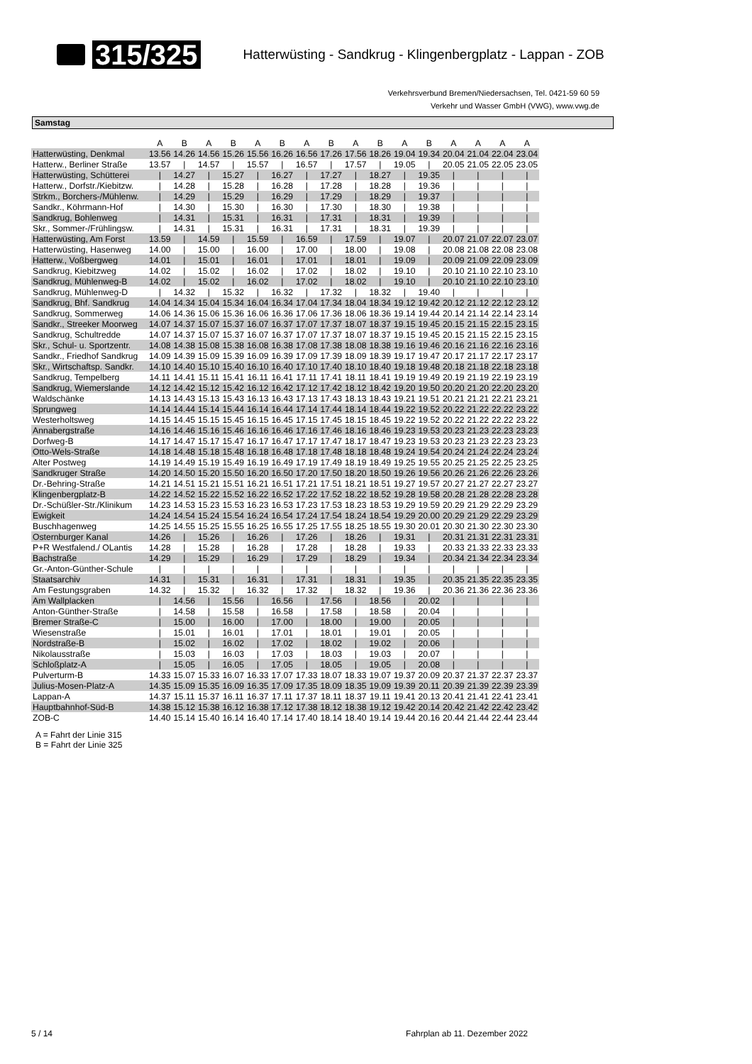315/325
Hatterwüsting - Sandkrug - Klingenbergplatz - Lappan - ZOB
Verkehrsverbund Bremen/Niedersachsen, Tel. 0421-59 60 59
Verkehr und Wasser GmbH (VWG), www.vwg.de
Samstag
| | A | B | A | B | A | B | A | B | A | B | A | B | A | A | A | A |
| --- | --- | --- | --- | --- | --- | --- | --- | --- | --- | --- | --- | --- | --- | --- | --- | --- |
| Hatterwüsting, Denkmal | 13.56 | 14.26 | 14.56 | 15.26 | 15.56 | 16.26 | 16.56 | 17.26 | 17.56 | 18.26 | 19.04 | 19.34 | 20.04 | 21.04 | 22.04 | 23.04 |
| Hatterw., Berliner Straße | 13.57 | / | 14.57 | / | 15.57 | / | 16.57 | / | 17.57 | / | 19.05 | / | 20.05 | 21.05 | 22.05 | 23.05 |
| Hatterwüsting, Schütterei | / | 14.27 | / | 15.27 | / | 16.27 | / | 17.27 | / | 18.27 | / | 19.35 | / | / | / | / |
| Hatterw., Dorfstr./Kiebitzw. | / | 14.28 | / | 15.28 | / | 16.28 | / | 17.28 | / | 18.28 | / | 19.36 | / | / | / | / |
| Strkm., Borchers-/Mühlenw. | / | 14.29 | / | 15.29 | / | 16.29 | / | 17.29 | / | 18.29 | / | 19.37 | / | / | / | / |
| Sandkr., Köhrmann-Hof | / | 14.30 | / | 15.30 | / | 16.30 | / | 17.30 | / | 18.30 | / | 19.38 | / | / | / | / |
| Sandkrug, Bohlenweg | / | 14.31 | / | 15.31 | / | 16.31 | / | 17.31 | / | 18.31 | / | 19.39 | / | / | / | / |
| Skr., Sommer-/Frühlingsw. | / | 14.31 | / | 15.31 | / | 16.31 | / | 17.31 | / | 18.31 | / | 19.39 | / | / | / | / |
| Hatterwüsting, Am Forst | 13.59 | / | 14.59 | / | 15.59 | / | 16.59 | / | 17.59 | / | 19.07 | / | 20.07 | 21.07 | 22.07 | 23.07 |
| Hatterwüsting, Hasenweg | 14.00 | / | 15.00 | / | 16.00 | / | 17.00 | / | 18.00 | / | 19.08 | / | 20.08 | 21.08 | 22.08 | 23.08 |
| Hatterw., Voßbergweg | 14.01 | / | 15.01 | / | 16.01 | / | 17.01 | / | 18.01 | / | 19.09 | / | 20.09 | 21.09 | 22.09 | 23.09 |
| Sandkrug, Kiebitzweg | 14.02 | / | 15.02 | / | 16.02 | / | 17.02 | / | 18.02 | / | 19.10 | / | 20.10 | 21.10 | 22.10 | 23.10 |
| Sandkrug, Mühlenweg-B | 14.02 | / | 15.02 | / | 16.02 | / | 17.02 | / | 18.02 | / | 19.10 | / | 20.10 | 21.10 | 22.10 | 23.10 |
| Sandkrug, Mühlenweg-D | / | 14.32 | / | 15.32 | / | 16.32 | / | 17.32 | / | 18.32 | / | 19.40 | / | / | / | / |
| Sandkrug, Bhf. Sandkrug | 14.04 | 14.34 | 15.04 | 15.34 | 16.04 | 16.34 | 17.04 | 17.34 | 18.04 | 18.34 | 19.12 | 19.42 | 20.12 | 21.12 | 22.12 | 23.12 |
| Sandkrug, Sommerweg | 14.06 | 14.36 | 15.06 | 15.36 | 16.06 | 16.36 | 17.06 | 17.36 | 18.06 | 18.36 | 19.14 | 19.44 | 20.14 | 21.14 | 22.14 | 23.14 |
| Sandkr., Streeker Moorweg | 14.07 | 14.37 | 15.07 | 15.37 | 16.07 | 16.37 | 17.07 | 17.37 | 18.07 | 18.37 | 19.15 | 19.45 | 20.15 | 21.15 | 22.15 | 23.15 |
| Sandkrug, Schultredde | 14.07 | 14.37 | 15.07 | 15.37 | 16.07 | 16.37 | 17.07 | 17.37 | 18.07 | 18.37 | 19.15 | 19.45 | 20.15 | 21.15 | 22.15 | 23.15 |
| Skr., Schul- u. Sportzentr. | 14.08 | 14.38 | 15.08 | 15.38 | 16.08 | 16.38 | 17.08 | 17.38 | 18.08 | 18.38 | 19.16 | 19.46 | 20.16 | 21.16 | 22.16 | 23.16 |
| Sandkr., Friedhof Sandkrug | 14.09 | 14.39 | 15.09 | 15.39 | 16.09 | 16.39 | 17.09 | 17.39 | 18.09 | 18.39 | 19.17 | 19.47 | 20.17 | 21.17 | 22.17 | 23.17 |
| Skr., Wirtschaftsp. Sandkr. | 14.10 | 14.40 | 15.10 | 15.40 | 16.10 | 16.40 | 17.10 | 17.40 | 18.10 | 18.40 | 19.18 | 19.48 | 20.18 | 21.18 | 22.18 | 23.18 |
| Sandkrug, Tempelberg | 14.11 | 14.41 | 15.11 | 15.41 | 16.11 | 16.41 | 17.11 | 17.41 | 18.11 | 18.41 | 19.19 | 19.49 | 20.19 | 21.19 | 22.19 | 23.19 |
| Sandkrug, Wiemerslande | 14.12 | 14.42 | 15.12 | 15.42 | 16.12 | 16.42 | 17.12 | 17.42 | 18.12 | 18.42 | 19.20 | 19.50 | 20.20 | 21.20 | 22.20 | 23.20 |
| Waldschänke | 14.13 | 14.43 | 15.13 | 15.43 | 16.13 | 16.43 | 17.13 | 17.43 | 18.13 | 18.43 | 19.21 | 19.51 | 20.21 | 21.21 | 22.21 | 23.21 |
| Sprungweg | 14.14 | 14.44 | 15.14 | 15.44 | 16.14 | 16.44 | 17.14 | 17.44 | 18.14 | 18.44 | 19.22 | 19.52 | 20.22 | 21.22 | 22.22 | 23.22 |
| Westerholtsweg | 14.15 | 14.45 | 15.15 | 15.45 | 16.15 | 16.45 | 17.15 | 17.45 | 18.15 | 18.45 | 19.22 | 19.52 | 20.22 | 21.22 | 22.22 | 23.22 |
| Annabergstraße | 14.16 | 14.46 | 15.16 | 15.46 | 16.16 | 16.46 | 17.16 | 17.46 | 18.16 | 18.46 | 19.23 | 19.53 | 20.23 | 21.23 | 22.23 | 23.23 |
| Dorfweg-B | 14.17 | 14.47 | 15.17 | 15.47 | 16.17 | 16.47 | 17.17 | 17.47 | 18.17 | 18.47 | 19.23 | 19.53 | 20.23 | 21.23 | 22.23 | 23.23 |
| Otto-Wels-Straße | 14.18 | 14.48 | 15.18 | 15.48 | 16.18 | 16.48 | 17.18 | 17.48 | 18.18 | 18.48 | 19.24 | 19.54 | 20.24 | 21.24 | 22.24 | 23.24 |
| Alter Postweg | 14.19 | 14.49 | 15.19 | 15.49 | 16.19 | 16.49 | 17.19 | 17.49 | 18.19 | 18.49 | 19.25 | 19.55 | 20.25 | 21.25 | 22.25 | 23.25 |
| Sandkruger Straße | 14.20 | 14.50 | 15.20 | 15.50 | 16.20 | 16.50 | 17.20 | 17.50 | 18.20 | 18.50 | 19.26 | 19.56 | 20.26 | 21.26 | 22.26 | 23.26 |
| Dr.-Behring-Straße | 14.21 | 14.51 | 15.21 | 15.51 | 16.21 | 16.51 | 17.21 | 17.51 | 18.21 | 18.51 | 19.27 | 19.57 | 20.27 | 21.27 | 22.27 | 23.27 |
| Klingenbergplatz-B | 14.22 | 14.52 | 15.22 | 15.52 | 16.22 | 16.52 | 17.22 | 17.52 | 18.22 | 18.52 | 19.28 | 19.58 | 20.28 | 21.28 | 22.28 | 23.28 |
| Dr.-Schüßler-Str./Klinikum | 14.23 | 14.53 | 15.23 | 15.53 | 16.23 | 16.53 | 17.23 | 17.53 | 18.23 | 18.53 | 19.29 | 19.59 | 20.29 | 21.29 | 22.29 | 23.29 |
| Ewigkeit | 14.24 | 14.54 | 15.24 | 15.54 | 16.24 | 16.54 | 17.24 | 17.54 | 18.24 | 18.54 | 19.29 | 20.00 | 20.29 | 21.29 | 22.29 | 23.29 |
| Buschhagenweg | 14.25 | 14.55 | 15.25 | 15.55 | 16.25 | 16.55 | 17.25 | 17.55 | 18.25 | 18.55 | 19.30 | 20.01 | 20.30 | 21.30 | 22.30 | 23.30 |
| Osternburger Kanal | 14.26 | / | 15.26 | / | 16.26 | / | 17.26 | / | 18.26 | / | 19.31 | / | 20.31 | 21.31 | 22.31 | 23.31 |
| P+R Westfalend./ OLantis | 14.28 | / | 15.28 | / | 16.28 | / | 17.28 | / | 18.28 | / | 19.33 | / | 20.33 | 21.33 | 22.33 | 23.33 |
| Bachstraße | 14.29 | / | 15.29 | / | 16.29 | / | 17.29 | / | 18.29 | / | 19.34 | / | 20.34 | 21.34 | 22.34 | 23.34 |
| Gr.-Anton-Günther-Schule | / | / | / | / | / | / | / | / | / | / | / | / | / | / | / | / |
| Staatsarchiv | 14.31 | / | 15.31 | / | 16.31 | / | 17.31 | / | 18.31 | / | 19.35 | / | 20.35 | 21.35 | 22.35 | 23.35 |
| Am Festungsgraben | 14.32 | / | 15.32 | / | 16.32 | / | 17.32 | / | 18.32 | / | 19.36 | / | 20.36 | 21.36 | 22.36 | 23.36 |
| Am Wallplacken | / | 14.56 | / | 15.56 | / | 16.56 | / | 17.56 | / | 18.56 | / | 20.02 | / | / | / | / |
| Anton-Günther-Straße | / | 14.58 | / | 15.58 | / | 16.58 | / | 17.58 | / | 18.58 | / | 20.04 | / | / | / | / |
| Bremer Straße-C | / | 15.00 | / | 16.00 | / | 17.00 | / | 18.00 | / | 19.00 | / | 20.05 | / | / | / | / |
| Wiesenstraße | / | 15.01 | / | 16.01 | / | 17.01 | / | 18.01 | / | 19.01 | / | 20.05 | / | / | / | / |
| Nordstraße-B | / | 15.02 | / | 16.02 | / | 17.02 | / | 18.02 | / | 19.02 | / | 20.06 | / | / | / | / |
| Nikolausstraße | / | 15.03 | / | 16.03 | / | 17.03 | / | 18.03 | / | 19.03 | / | 20.07 | / | / | / | / |
| Schloßplatz-A | / | 15.05 | / | 16.05 | / | 17.05 | / | 18.05 | / | 19.05 | / | 20.08 | / | / | / | / |
| Pulverturm-B | 14.33 | 15.07 | 15.33 | 16.07 | 16.33 | 17.07 | 17.33 | 18.07 | 18.33 | 19.07 | 19.37 | 20.09 | 20.37 | 21.37 | 22.37 | 23.37 |
| Julius-Mosen-Platz-A | 14.35 | 15.09 | 15.35 | 16.09 | 16.35 | 17.09 | 17.35 | 18.09 | 18.35 | 19.09 | 19.39 | 20.11 | 20.39 | 21.39 | 22.39 | 23.39 |
| Lappan-A | 14.37 | 15.11 | 15.37 | 16.11 | 16.37 | 17.11 | 17.37 | 18.11 | 18.37 | 19.11 | 19.41 | 20.13 | 20.41 | 21.41 | 22.41 | 23.41 |
| Hauptbahnhof-Süd-B | 14.38 | 15.12 | 15.38 | 16.12 | 16.38 | 17.12 | 17.38 | 18.12 | 18.38 | 19.12 | 19.42 | 20.14 | 20.42 | 21.42 | 22.42 | 23.42 |
| ZOB-C | 14.40 | 15.14 | 15.40 | 16.14 | 16.40 | 17.14 | 17.40 | 18.14 | 18.40 | 19.14 | 19.44 | 20.16 | 20.44 | 21.44 | 22.44 | 23.44 |
A = Fahrt der Linie 315
B = Fahrt der Linie 325
5 / 14 Fahrplan ab 11. Dezember 2022